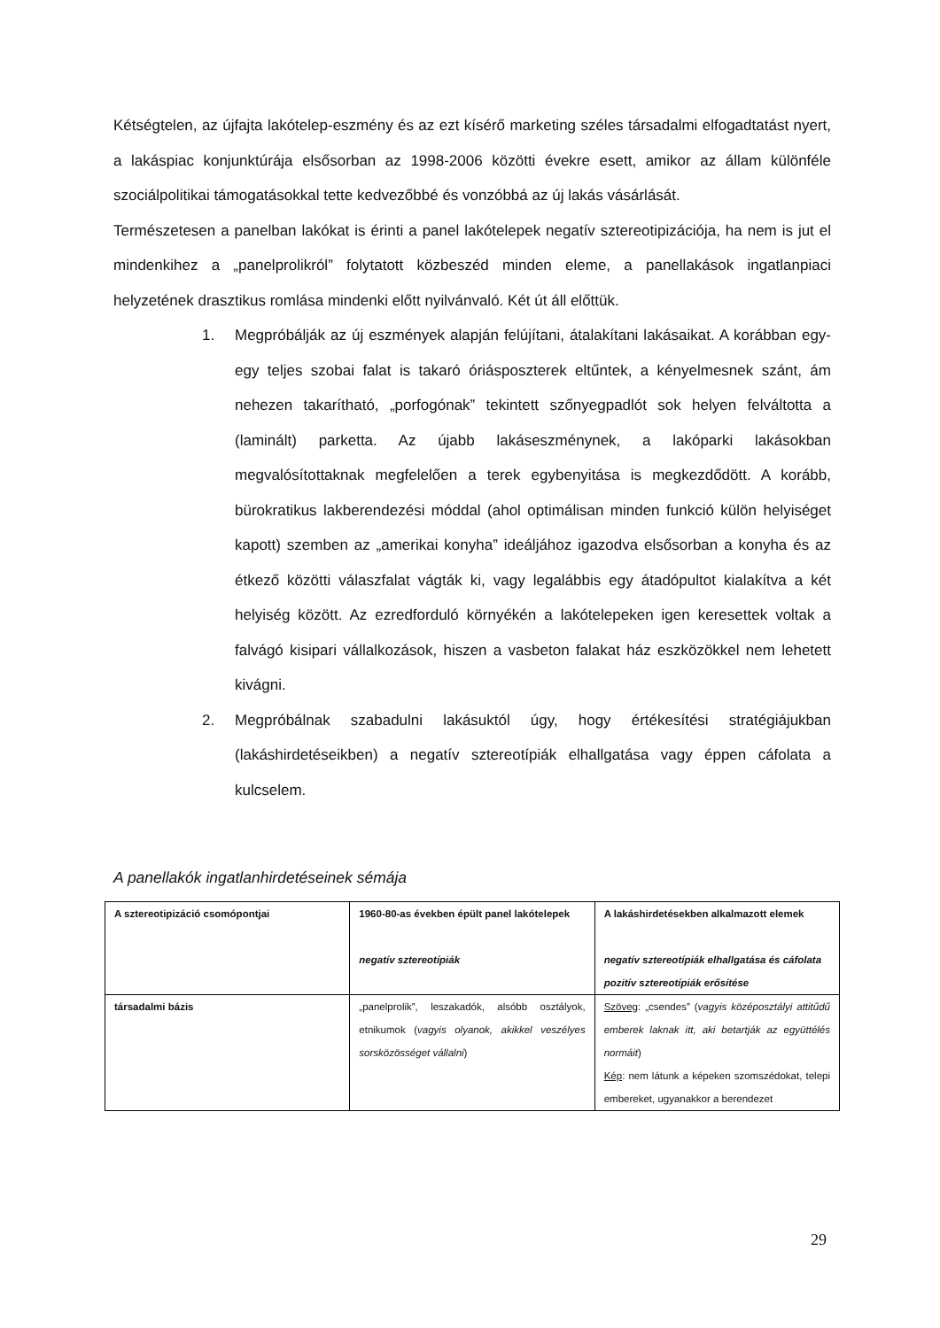Kétségtelen, az újfajta lakótelep-eszmény és az ezt kísérő marketing széles társadalmi elfogadtatást nyert, a lakáspiac konjunktúrája elsősorban az 1998-2006 közötti évekre esett, amikor az állam különféle szociálpolitikai támogatásokkal tette kedvezőbbé és vonzóbbá az új lakás vásárlását.
Természetesen a panelban lakókat is érinti a panel lakótelepek negatív sztereotipizációja, ha nem is jut el mindenkihez a „panelprolikról” folytatott közbeszéd minden eleme, a panellakások ingatlanpiaci helyzetének drasztikus romlása mindenki előtt nyilvánvaló. Két út áll előttük.
1. Megpróbálják az új eszmények alapján felújítani, átalakítani lakásaikat. A korábban egy-egy teljes szobai falat is takaró óriásposzterek eltűntek, a kényelmesnek szánt, ám nehezen takarítható, „porfogónak” tekintett szőnyegpadlót sok helyen felváltotta a (laminált) parketta. Az újabb lakáseszménynek, a lakóparki lakásokban megvalósítottaknak megfelelően a terek egybenyitása is megkezdődött. A korább, bürokratikus lakberendezési móddal (ahol optimálisan minden funkció külön helyiséget kapott) szemben az „amerikai konyha” ideáljához igazodva elsősorban a konyha és az étkező közötti válaszfalat vágták ki, vagy legalábbis egy átadópultot kialakítva a két helyiség között. Az ezredforduló környékén a lakótelepeken igen keresettek voltak a falvágó kisipari vállalkozások, hiszen a vasbeton falakat ház eszközökkel nem lehetett kivágni.
2. Megpróbálnak szabadulni lakásuktól úgy, hogy értékesítési stratégiájukban (lakáshirdetéseikben) a negatív sztereotípiák elhallgatása vagy éppen cáfolata a kulcselem.
A panellakók ingatlanhirdetéseinek sémája
| A sztereotipizáció csomópontjai | 1960-80-as években épült panel lakótelepek negatív sztereotípiák | A lakáshirdetésekben alkalmazott elemek negatív sztereotípiák elhallgatása és cáfolata pozitív sztereotípiák erősítése |
| társadalmi bázis | „panelprolik”, leszakadók, alsóbb osztályok, etnikumok ( vagyis olyanok, akikkel veszélyes sorsközösséget vállalni ) | Szöveg : „csendes” ( vagyis középosztályi attitűdű emberek laknak itt, aki betartják az együttélés normáit ) Kép : nem látunk a képeken szomszédokat, telepi embereket, ugyanakkor a berendezet |
29